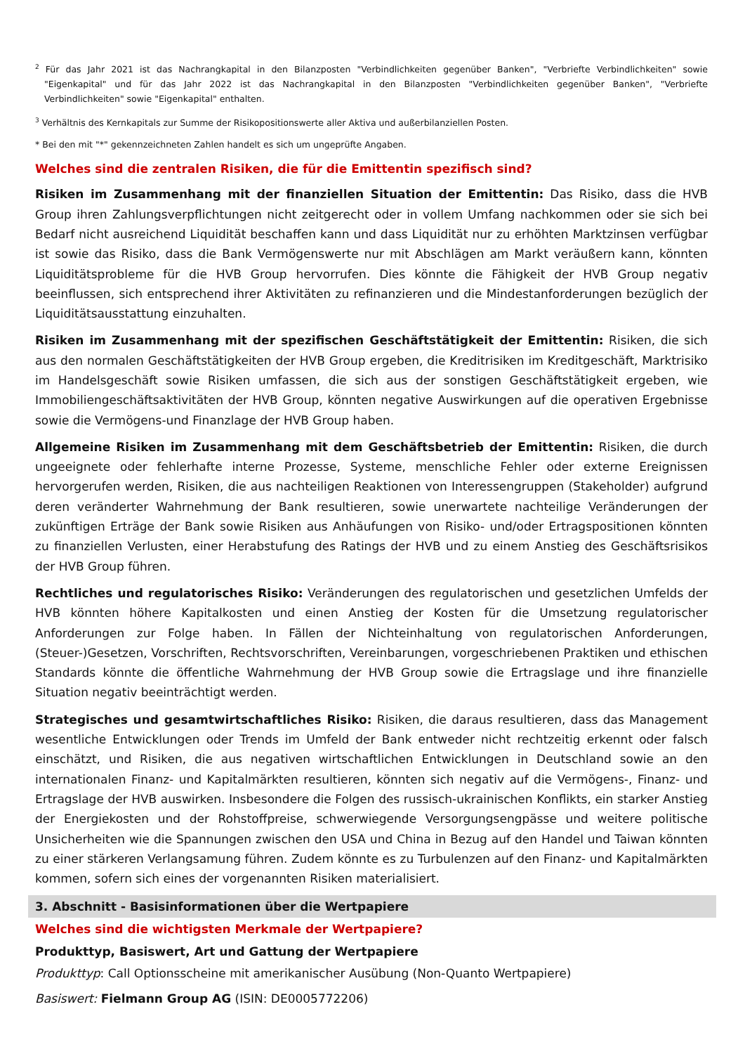<sup>2</sup> Für das Jahr 2021 ist das Nachrangkapital in den Bilanzposten "Verbindlichkeiten gegenüber Banken", "Verbriefte Verbindlichkeiten" sowie "Eigenkapital" und für das Jahr 2022 ist das Nachrangkapital in den Bilanzposten "Verbindlichkeiten gegenüber Banken", "Verbriefte Verbindlichkeiten" sowie "Eigenkapital" enthalten.
<sup>3</sup> Verhältnis des Kernkapitals zur Summe der Risikopositionswerte aller Aktiva und außerbilanziellen Posten.
* Bei den mit "*" gekennzeichneten Zahlen handelt es sich um ungeprüfte Angaben.
Welches sind die zentralen Risiken, die für die Emittentin spezifisch sind?
Risiken im Zusammenhang mit der finanziellen Situation der Emittentin: Das Risiko, dass die HVB Group ihren Zahlungsverpflichtungen nicht zeitgerecht oder in vollem Umfang nachkommen oder sie sich bei Bedarf nicht ausreichend Liquidität beschaffen kann und dass Liquidität nur zu erhöhten Marktzinsen verfügbar ist sowie das Risiko, dass die Bank Vermögenswerte nur mit Abschlägen am Markt veräußern kann, könnten Liquiditätsprobleme für die HVB Group hervorrufen. Dies könnte die Fähigkeit der HVB Group negativ beeinflussen, sich entsprechend ihrer Aktivitäten zu refinanzieren und die Mindestanforderungen bezüglich der Liquiditätsausstattung einzuhalten.
Risiken im Zusammenhang mit der spezifischen Geschäftstätigkeit der Emittentin: Risiken, die sich aus den normalen Geschäftstätigkeiten der HVB Group ergeben, die Kreditrisiken im Kreditgeschäft, Marktrisiko im Handelsgeschäft sowie Risiken umfassen, die sich aus der sonstigen Geschäftstätigkeit ergeben, wie Immobiliengeschäftsaktivitäten der HVB Group, könnten negative Auswirkungen auf die operativen Ergebnisse sowie die Vermögens-und Finanzlage der HVB Group haben.
Allgemeine Risiken im Zusammenhang mit dem Geschäftsbetrieb der Emittentin: Risiken, die durch ungeeignete oder fehlerhafte interne Prozesse, Systeme, menschliche Fehler oder externe Ereignissen hervorgerufen werden, Risiken, die aus nachteiligen Reaktionen von Interessengruppen (Stakeholder) aufgrund deren veränderter Wahrnehmung der Bank resultieren, sowie unerwartete nachteilige Veränderungen der zukünftigen Erträge der Bank sowie Risiken aus Anhäufungen von Risiko- und/oder Ertragspositionen könnten zu finanziellen Verlusten, einer Herabstufung des Ratings der HVB und zu einem Anstieg des Geschäftsrisikos der HVB Group führen.
Rechtliches und regulatorisches Risiko: Veränderungen des regulatorischen und gesetzlichen Umfelds der HVB könnten höhere Kapitalkosten und einen Anstieg der Kosten für die Umsetzung regulatorischer Anforderungen zur Folge haben. In Fällen der Nichteinhaltung von regulatorischen Anforderungen, (Steuer-)Gesetzen, Vorschriften, Rechtsvorschriften, Vereinbarungen, vorgeschriebenen Praktiken und ethischen Standards könnte die öffentliche Wahrnehmung der HVB Group sowie die Ertragslage und ihre finanzielle Situation negativ beeinträchtigt werden.
Strategisches und gesamtwirtschaftliches Risiko: Risiken, die daraus resultieren, dass das Management wesentliche Entwicklungen oder Trends im Umfeld der Bank entweder nicht rechtzeitig erkennt oder falsch einschätzt, und Risiken, die aus negativen wirtschaftlichen Entwicklungen in Deutschland sowie an den internationalen Finanz- und Kapitalmärkten resultieren, könnten sich negativ auf die Vermögens-, Finanz- und Ertragslage der HVB auswirken. Insbesondere die Folgen des russisch-ukrainischen Konflikts, ein starker Anstieg der Energiekosten und der Rohstoffpreise, schwerwiegende Versorgungsengpässe und weitere politische Unsicherheiten wie die Spannungen zwischen den USA und China in Bezug auf den Handel und Taiwan könnten zu einer stärkeren Verlangsamung führen. Zudem könnte es zu Turbulenzen auf den Finanz- und Kapitalmärkten kommen, sofern sich eines der vorgenannten Risiken materialisiert.
3. Abschnitt - Basisinformationen über die Wertpapiere
Welches sind die wichtigsten Merkmale der Wertpapiere?
Produkttyp, Basiswert, Art und Gattung der Wertpapiere
Produkttyp: Call Optionsscheine mit amerikanischer Ausübung (Non-Quanto Wertpapiere)
Basiswert: Fielmann Group AG (ISIN: DE0005772206)